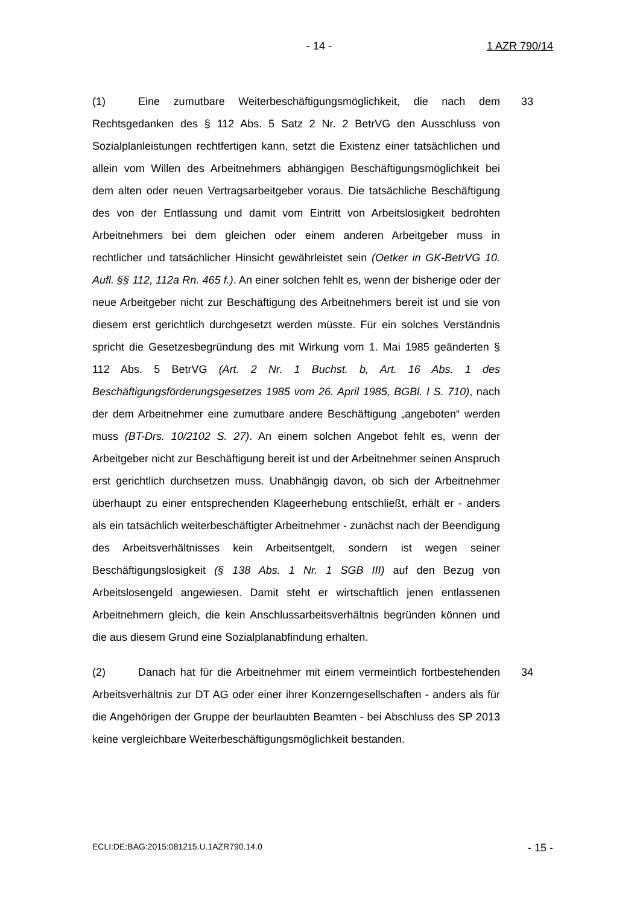- 14 - 1 AZR 790/14
(1) Eine zumutbare Weiterbeschäftigungsmöglichkeit, die nach dem Rechtsgedanken des § 112 Abs. 5 Satz 2 Nr. 2 BetrVG den Ausschluss von Sozialplanleistungen rechtfertigen kann, setzt die Existenz einer tatsächlichen und allein vom Willen des Arbeitnehmers abhängigen Beschäftigungsmöglich­keit bei dem alten oder neuen Vertragsarbeitgeber voraus. Die tatsächliche Be­schäftigung des von der Entlassung und damit vom Eintritt von Arbeitslosigkeit bedrohten Arbeitnehmers bei dem gleichen oder einem anderen Arbeitgeber muss in rechtlicher und tatsächlicher Hinsicht gewährleistet sein (Oetker in GK-BetrVG 10. Aufl. §§ 112, 112a Rn. 465 f.). An einer solchen fehlt es, wenn der bisherige oder der neue Arbeitgeber nicht zur Beschäftigung des Arbeit­nehmers bereit ist und sie von diesem erst gerichtlich durchgesetzt werden müsste. Für ein solches Verständnis spricht die Gesetzesbegründung des mit Wirkung vom 1. Mai 1985 geänderten § 112 Abs. 5 BetrVG (Art. 2 Nr. 1 Buchst. b, Art. 16 Abs. 1 des Beschäftigungsförderungsgesetzes 1985 vom 26. April 1985, BGBl. I S. 710), nach der dem Arbeitnehmer eine zumutbare andere Beschäftigung „angeboten“ werden muss (BT-Drs. 10/2102 S. 27). An einem solchen Angebot fehlt es, wenn der Arbeitgeber nicht zur Beschäftigung bereit ist und der Arbeitnehmer seinen Anspruch erst gerichtlich durchsetzen muss. Unabhängig davon, ob sich der Arbeitnehmer überhaupt zu einer ent­sprechenden Klageerhebung entschließt, erhält er - anders als ein tatsächlich weiterbeschäftigter Arbeitnehmer - zunächst nach der Beendigung des Arbeits­verhältnisses kein Arbeitsentgelt, sondern ist wegen seiner Beschäftigungslo­sigkeit (§ 138 Abs. 1 Nr. 1 SGB III) auf den Bezug von Arbeitslosengeld ange­wiesen. Damit steht er wirtschaftlich jenen entlassenen Arbeitnehmern gleich, die kein Anschlussarbeitsverhältnis begründen können und die aus diesem Grund eine Sozialplanabfindung erhalten.
33
(2) Danach hat für die Arbeitnehmer mit einem vermeintlich fortbestehen­den Arbeitsverhältnis zur DT AG oder einer ihrer Konzerngesellschaften - anders als für die Angehörigen der Gruppe der beurlaubten Beamten - bei Ab­schluss des SP 2013 keine vergleichbare Weiterbeschäftigungsmöglichkeit be­standen.
34
ECLI:DE:BAG:2015:081215.U.1AZR790.14.0 - 15 -